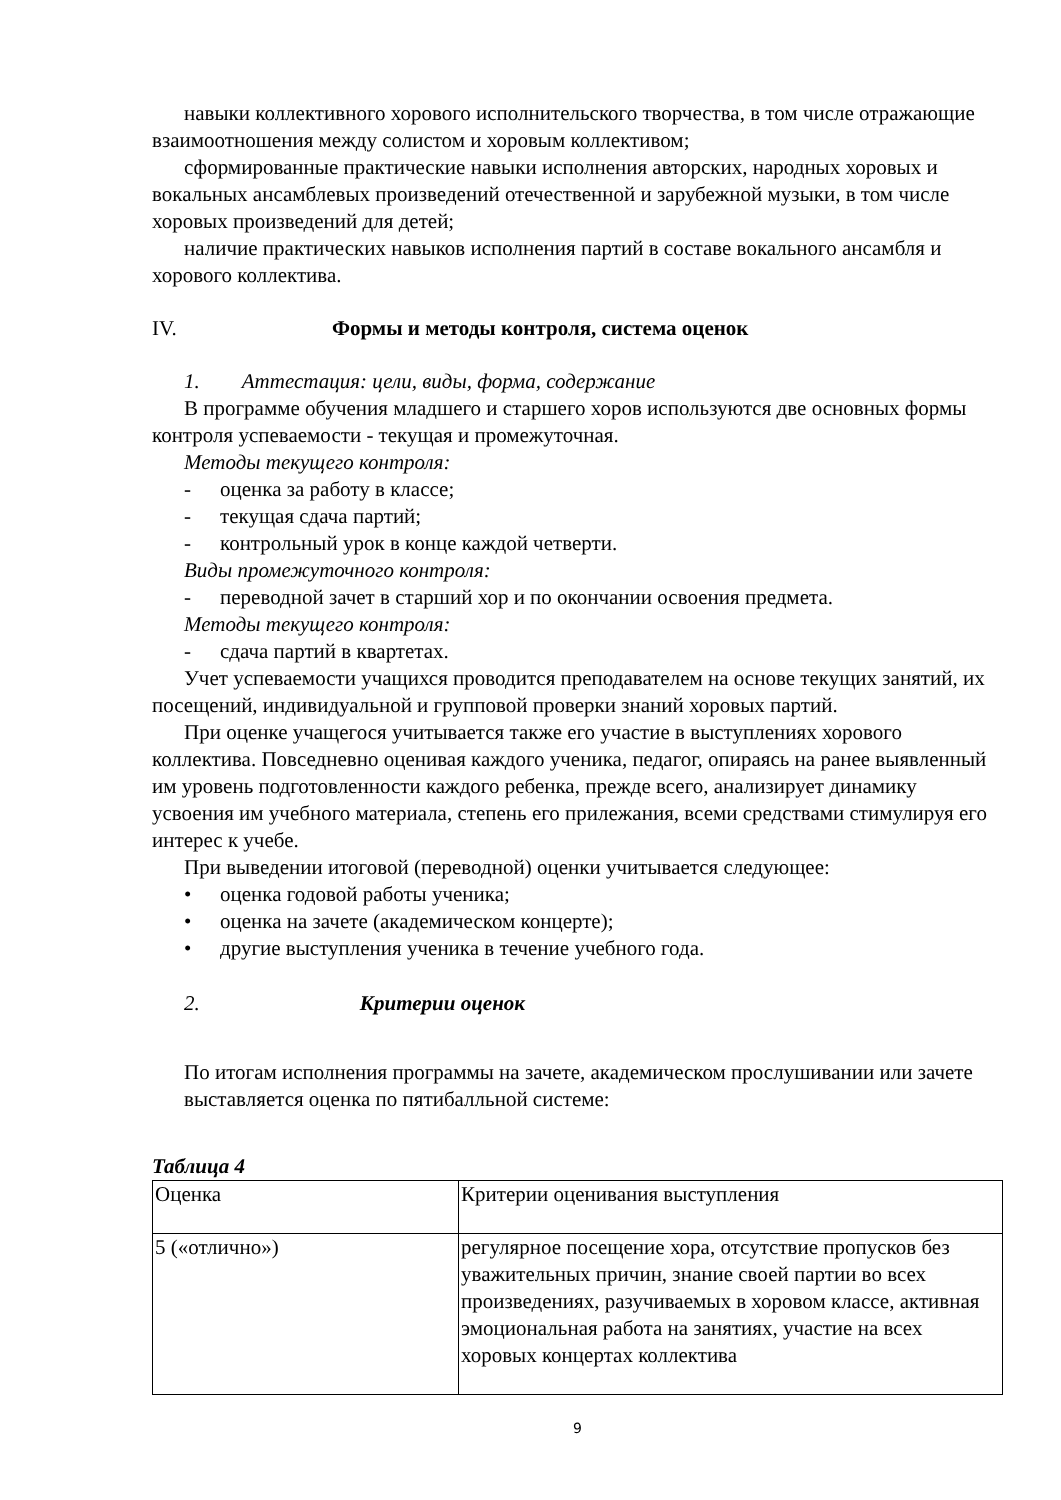навыки коллективного хорового исполнительского творчества, в том числе отражающие взаимоотношения между солистом и хоровым коллективом;
сформированные практические навыки исполнения авторских, народных хоровых и вокальных ансамблевых произведений отечественной и зарубежной музыки, в том числе хоровых произведений для детей;
наличие практических навыков исполнения партий в составе вокального ансамбля и хорового коллектива.
IV. Формы и методы контроля, система оценок
1. Аттестация: цели, виды, форма, содержание
В программе обучения младшего и старшего хоров используются две основных формы контроля успеваемости - текущая и промежуточная.
Методы текущего контроля:
- оценка за работу в классе;
- текущая сдача партий;
- контрольный урок в конце каждой четверти.
Виды промежуточного контроля:
- переводной зачет в старший хор и по окончании освоения предмета.
Методы текущего контроля:
- сдача партий в квартетах.
Учет успеваемости учащихся проводится преподавателем на основе текущих занятий, их посещений, индивидуальной и групповой проверки знаний хоровых партий.
При оценке учащегося учитывается также его участие в выступлениях хорового коллектива. Повседневно оценивая каждого ученика, педагог, опираясь на ранее выявленный им уровень подготовленности каждого ребенка, прежде всего, анализирует динамику усвоения им учебного материала, степень его прилежания, всеми средствами стимулируя его интерес к учебе.
При выведении итоговой (переводной) оценки учитывается следующее:
• оценка годовой работы ученика;
• оценка на зачете (академическом концерте);
• другие выступления ученика в течение учебного года.
2. Критерии оценок
По итогам исполнения программы на зачете, академическом прослушивании или зачете выставляется оценка по пятибалльной системе:
Таблица 4
| Оценка | Критерии оценивания выступления |
| 5 («отлично») | регулярное посещение хора, отсутствие пропусков без уважительных причин, знание своей партии во всех произведениях, разучиваемых в хоровом классе, активная эмоциональная работа на занятиях, участие на всех хоровых концертах коллектива |
9